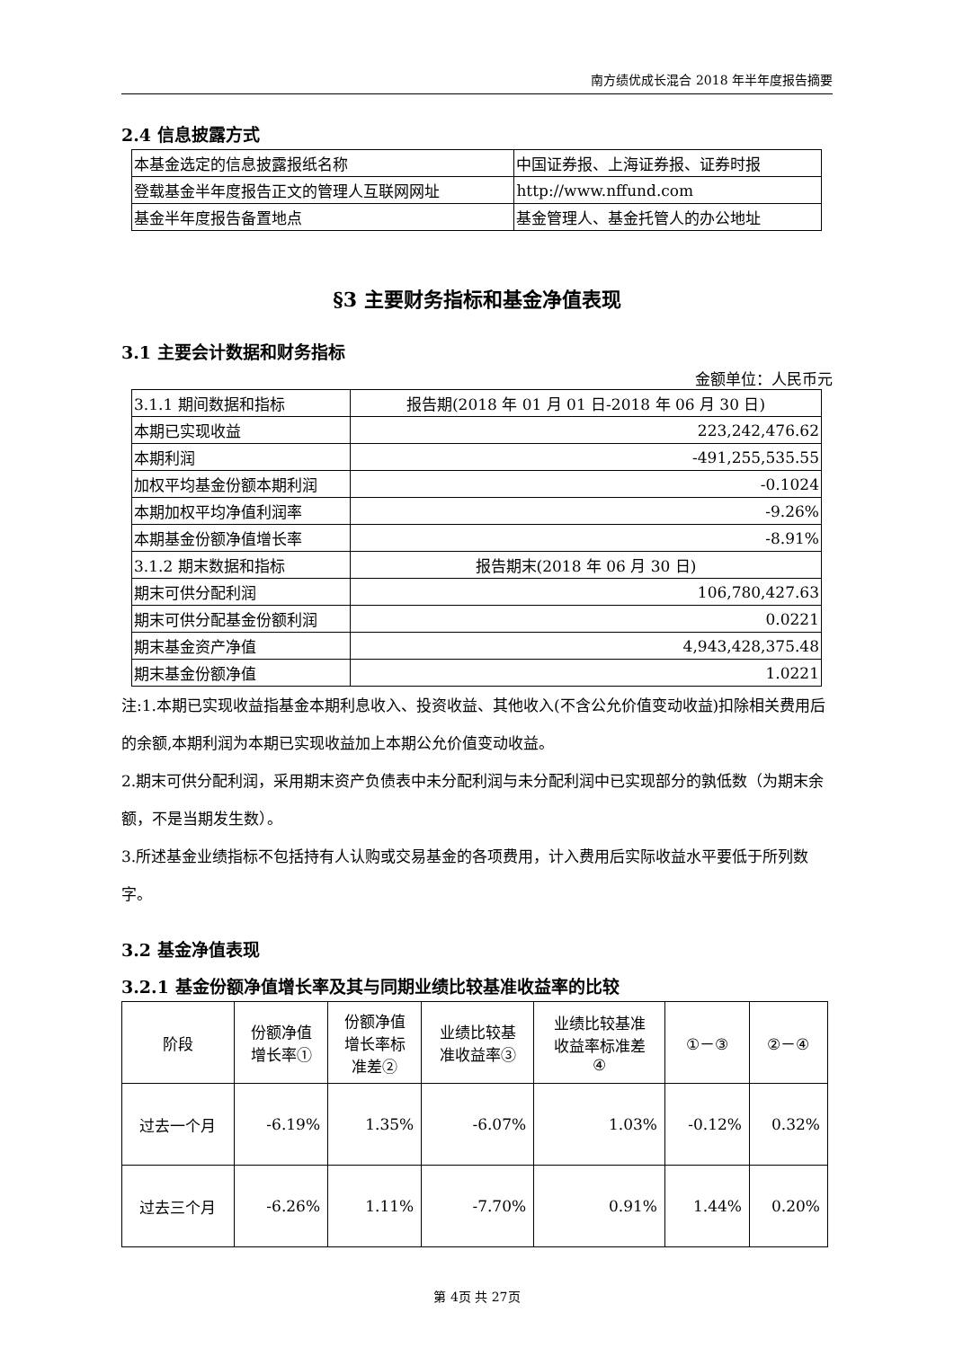南方绩优成长混合 2018 年半年度报告摘要
2.4 信息披露方式
| 本基金选定的信息披露报纸名称 | 中国证券报、上海证券报、证券时报 |
| 登载基金半年度报告正文的管理人互联网网址 | http://www.nffund.com |
| 基金半年度报告备置地点 | 基金管理人、基金托管人的办公地址 |
§3 主要财务指标和基金净值表现
3.1 主要会计数据和财务指标
金额单位：人民币元
| 3.1.1 期间数据和指标 | 报告期(2018 年 01 月 01 日-2018 年 06 月 30 日) |
| 本期已实现收益 | 223,242,476.62 |
| 本期利润 | -491,255,535.55 |
| 加权平均基金份额本期利润 | -0.1024 |
| 本期加权平均净值利润率 | -9.26% |
| 本期基金份额净值增长率 | -8.91% |
| 3.1.2 期末数据和指标 | 报告期末(2018 年 06 月 30 日) |
| 期末可供分配利润 | 106,780,427.63 |
| 期末可供分配基金份额利润 | 0.0221 |
| 期末基金资产净值 | 4,943,428,375.48 |
| 期末基金份额净值 | 1.0221 |
注:1.本期已实现收益指基金本期利息收入、投资收益、其他收入(不含公允价值变动收益)扣除相关费用后的余额,本期利润为本期已实现收益加上本期公允价值变动收益。
2.期末可供分配利润，采用期末资产负债表中未分配利润与未分配利润中已实现部分的孰低数（为期末余额，不是当期发生数）。
3.所述基金业绩指标不包括持有人认购或交易基金的各项费用，计入费用后实际收益水平要低于所列数字。
3.2 基金净值表现
3.2.1 基金份额净值增长率及其与同期业绩比较基准收益率的比较
| 阶段 | 份额净值 增长率① | 份额净值 增长率标 准差② | 业绩比较基 准收益率③ | 业绩比较基准 收益率标准差 ④ | ①－③ | ②－④ |
| --- | --- | --- | --- | --- | --- | --- |
| 过去一个月 | -6.19% | 1.35% | -6.07% | 1.03% | -0.12% | 0.32% |
| 过去三个月 | -6.26% | 1.11% | -7.70% | 0.91% | 1.44% | 0.20% |
第 4页 共 27页